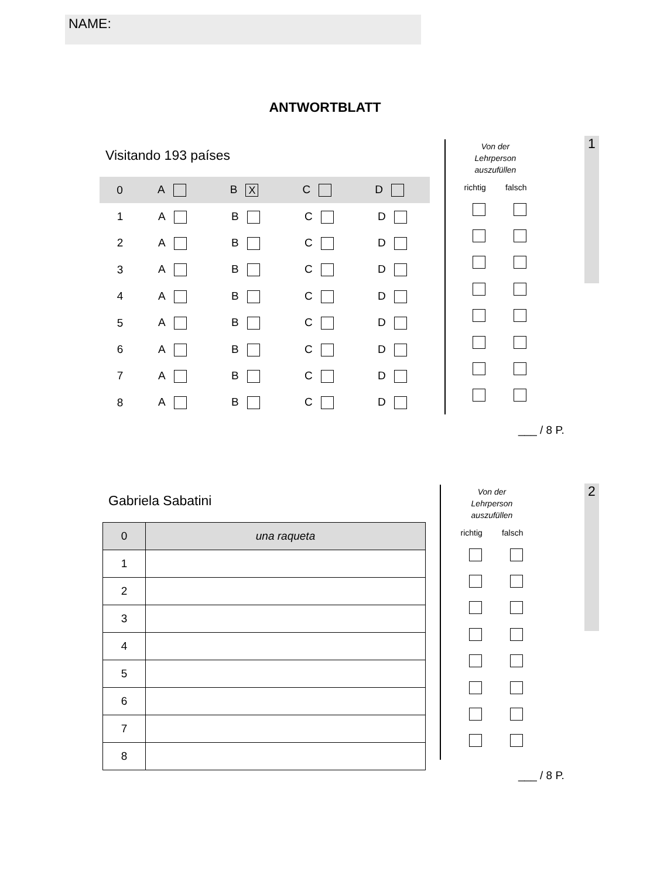NAME:
ANTWORTBLATT
1
Visitando 193 países
0 A B X C D
1 ABCD
2 ABCD
3 ABCD
4 ABCD
5 ABCD
6 ABCD
7 ABCD
8 ABCD
Von der
Lehrperson
auszufüllen
richtig falsch
___ / 8 P.
2
Gabriela Sabatini
| 0 | una raqueta |
| 1 | |
| 2 | |
| 3 | |
| 4 | |
| 5 | |
| 6 | |
| 7 | |
| 8 | |
Von der
Lehrperson
auszufüllen
richtig falsch
___ / 8 P.